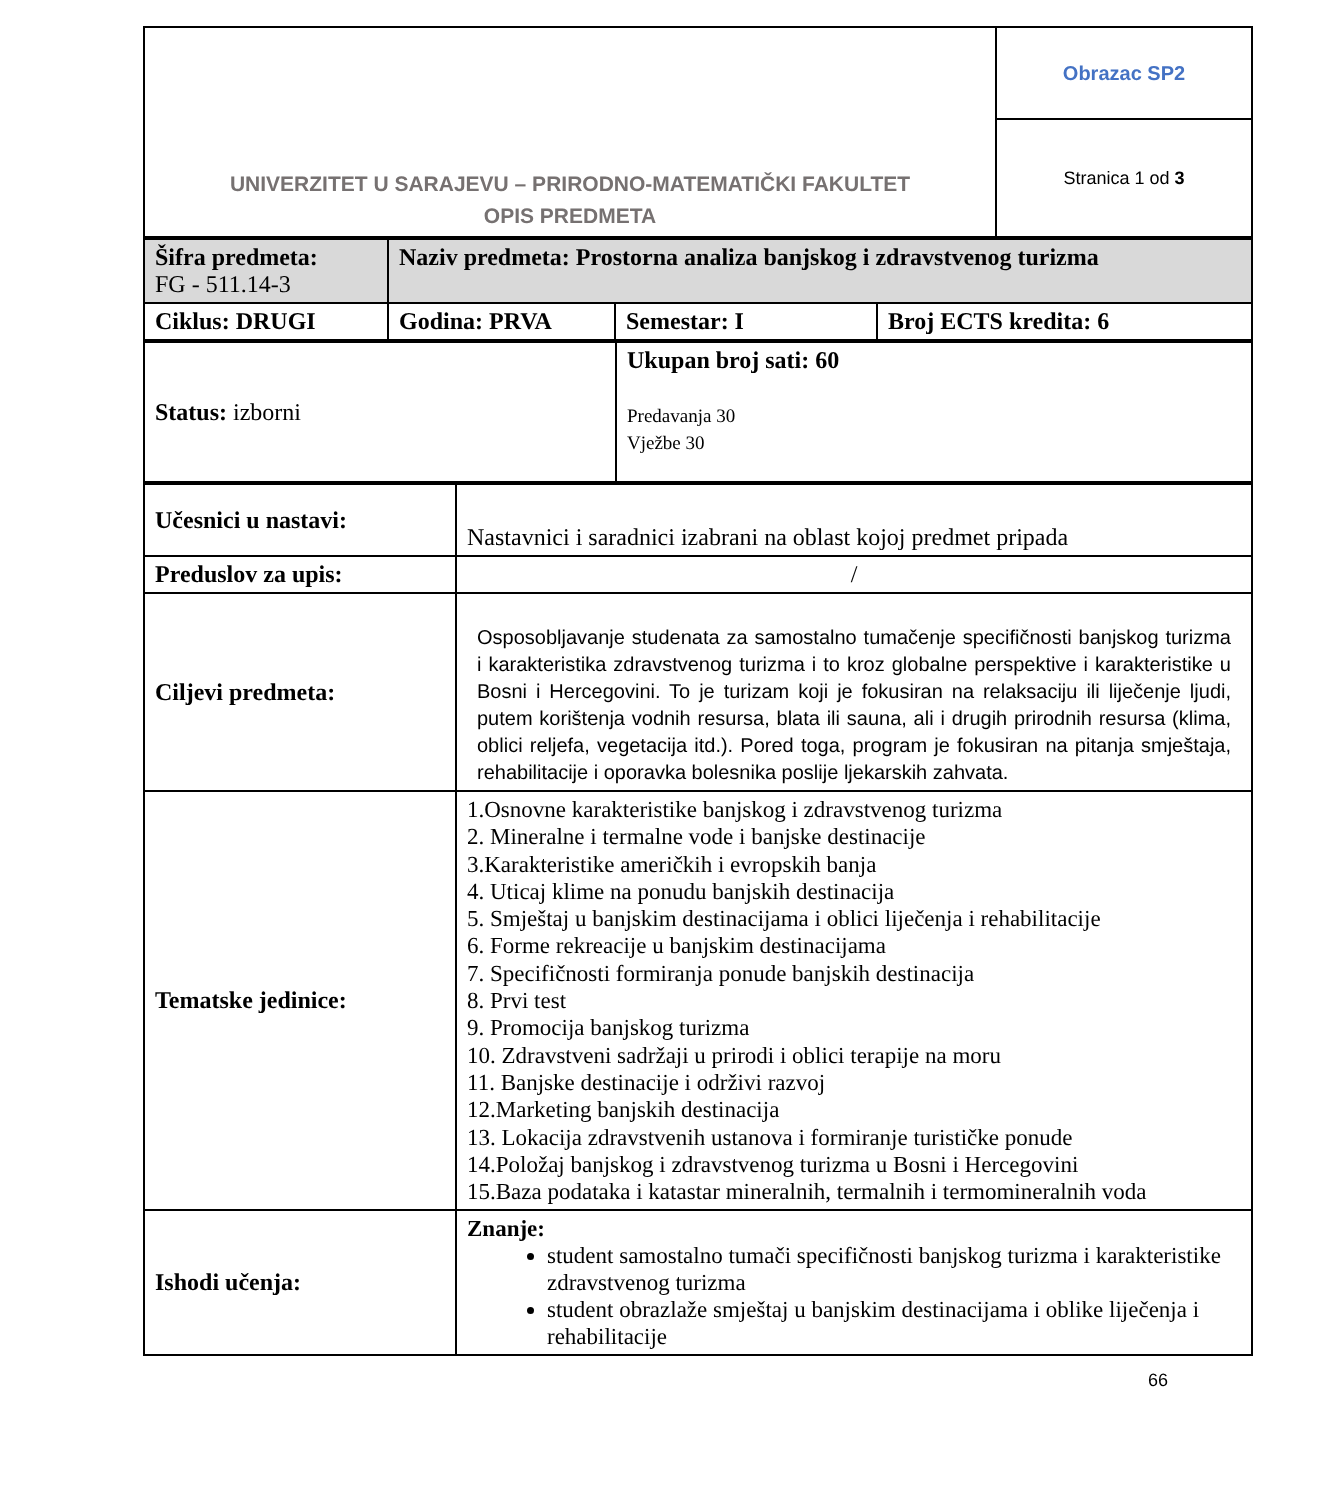| UNIVERZITET U SARAJEVU – PRIRODNO-MATEMATIČKI FAKULTET OPIS PREDMETA | Obrazac SP2 |
| | Stranica 1 od 3 |
| Šifra predmeta: FG - 511.14-3 | Naziv predmeta: Prostorna analiza banjskog i zdravstvenog turizma | | |
| Ciklus: DRUGI | Godina: PRVA | Semestar: I | Broj ECTS kredita: 6 |
| Status: izborni | Ukupan broj sati: 60 Predavanja 30 Vježbe 30 |
| Učesnici u nastavi: | Nastavnici i saradnici izabrani na oblast kojoj predmet pripada |
| Preduslov za upis: | / |
| Ciljevi predmeta: | Osposobljavanje studenata za samostalno tumačenje specifičnosti banjskog turizma i karakteristika zdravstvenog turizma i to kroz globalne perspektive i karakteristike u Bosni i Hercegovini. To je turizam koji je fokusiran na relaksaciju ili liječenje ljudi, putem korištenja vodnih resursa, blata ili sauna, ali i drugih prirodnih resursa (klima, oblici reljefa, vegetacija itd.). Pored toga, program je fokusiran na pitanja smještaja, rehabilitacije i oporavka bolesnika poslije ljekarskih zahvata. |
| Tematske jedinice: | 1.Osnovne karakteristike banjskog i zdravstvenog turizma 2. Mineralne i termalne vode i banjske destinacije 3.Karakteristike američkih i evropskih banja 4. Uticaj klime na ponudu banjskih destinacija 5. Smještaj u banjskim destinacijama i oblici liječenja i rehabilitacije 6. Forme rekreacije u banjskim destinacijama 7. Specifičnosti formiranja ponude banjskih destinacija 8. Prvi test 9. Promocija banjskog turizma 10. Zdravstveni sadržaji u prirodi i oblici terapije na moru 11. Banjske destinacije i održivi razvoj 12.Marketing banjskih destinacija 13. Lokacija zdravstvenih ustanova i formiranje turističke ponude 14.Položaj banjskog i zdravstvenog turizma u Bosni i Hercegovini 15.Baza podataka i katastar mineralnih, termalnih i termomineralnih voda |
| Ishodi učenja: | Znanje: student samostalno tumači specifičnosti banjskog turizma i karakteristike zdravstvenog turizma student obrazlaže smještaj u banjskim destinacijama i oblike liječenja i rehabilitacije |
66